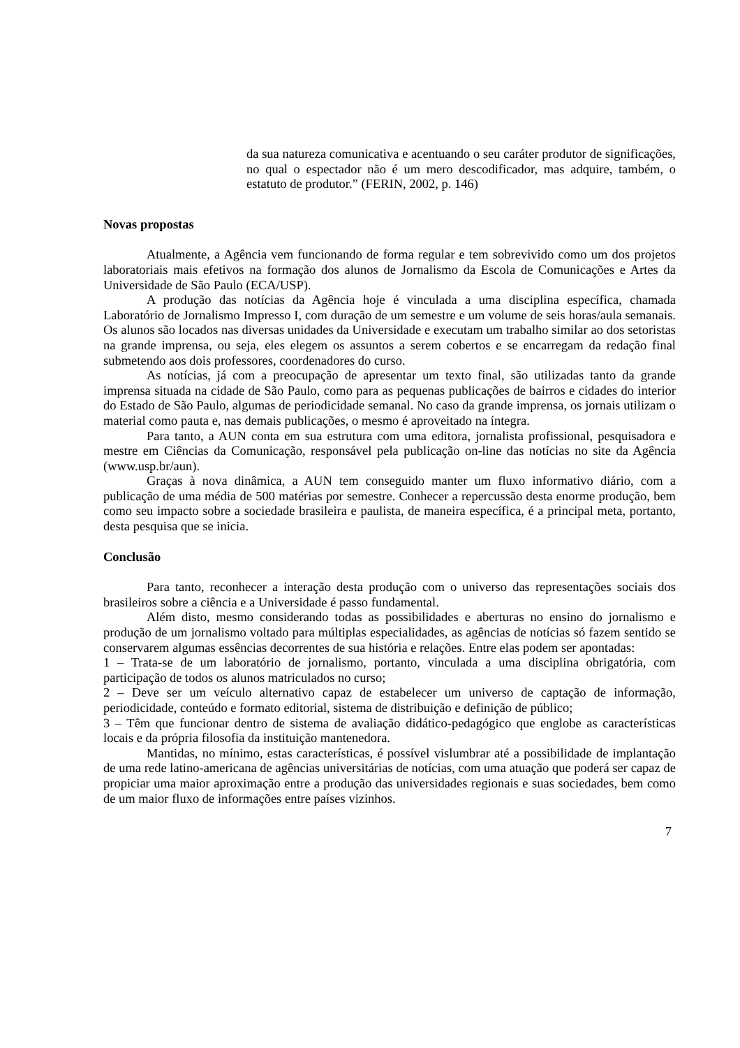da sua natureza comunicativa e acentuando o seu caráter produtor de significações, no qual o espectador não é um mero descodificador, mas adquire, também, o estatuto de produtor.” (FERIN, 2002, p. 146)
Novas propostas
Atualmente, a Agência vem funcionando de forma regular e tem sobrevivido como um dos projetos laboratoriais mais efetivos na formação dos alunos de Jornalismo da Escola de Comunicações e Artes da Universidade de São Paulo (ECA/USP).
A produção das notícias da Agência hoje é vinculada a uma disciplina específica, chamada Laboratório de Jornalismo Impresso I, com duração de um semestre e um volume de seis horas/aula semanais. Os alunos são locados nas diversas unidades da Universidade e executam um trabalho similar ao dos setoristas na grande imprensa, ou seja, eles elegem os assuntos a serem cobertos e se encarregam da redação final submetendo aos dois professores, coordenadores do curso.
As notícias, já com a preocupação de apresentar um texto final, são utilizadas tanto da grande imprensa situada na cidade de São Paulo, como para as pequenas publicações de bairros e cidades do interior do Estado de São Paulo, algumas de periodicidade semanal. No caso da grande imprensa, os jornais utilizam o material como pauta e, nas demais publicações, o mesmo é aproveitado na íntegra.
Para tanto, a AUN conta em sua estrutura com uma editora, jornalista profissional, pesquisadora e mestre em Ciências da Comunicação, responsável pela publicação on-line das notícias no site da Agência (www.usp.br/aun).
Graças à nova dinâmica, a AUN tem conseguido manter um fluxo informativo diário, com a publicação de uma média de 500 matérias por semestre. Conhecer a repercussão desta enorme produção, bem como seu impacto sobre a sociedade brasileira e paulista, de maneira específica, é a principal meta, portanto, desta pesquisa que se inicia.
Conclusão
Para tanto, reconhecer a interação desta produção com o universo das representações sociais dos brasileiros sobre a ciência e a Universidade é passo fundamental.
Além disto, mesmo considerando todas as possibilidades e aberturas no ensino do jornalismo e produção de um jornalismo voltado para múltiplas especialidades, as agências de notícias só fazem sentido se conservarem algumas essências decorrentes de sua história e relações. Entre elas podem ser apontadas:
1 – Trata-se de um laboratório de jornalismo, portanto, vinculada a uma disciplina obrigatória, com participação de todos os alunos matriculados no curso;
2 – Deve ser um veículo alternativo capaz de estabelecer um universo de captação de informação, periodicidade, conteúdo e formato editorial, sistema de distribuição e definição de público;
3 – Têm que funcionar dentro de sistema de avaliação didático-pedagógico que englobe as características locais e da própria filosofia da instituição mantenedora.
Mantidas, no mínimo, estas características, é possível vislumbrar até a possibilidade de implantação de uma rede latino-americana de agências universitárias de notícias, com uma atuação que poderá ser capaz de propiciar uma maior aproximação entre a produção das universidades regionais e suas sociedades, bem como de um maior fluxo de informações entre países vizinhos.
7